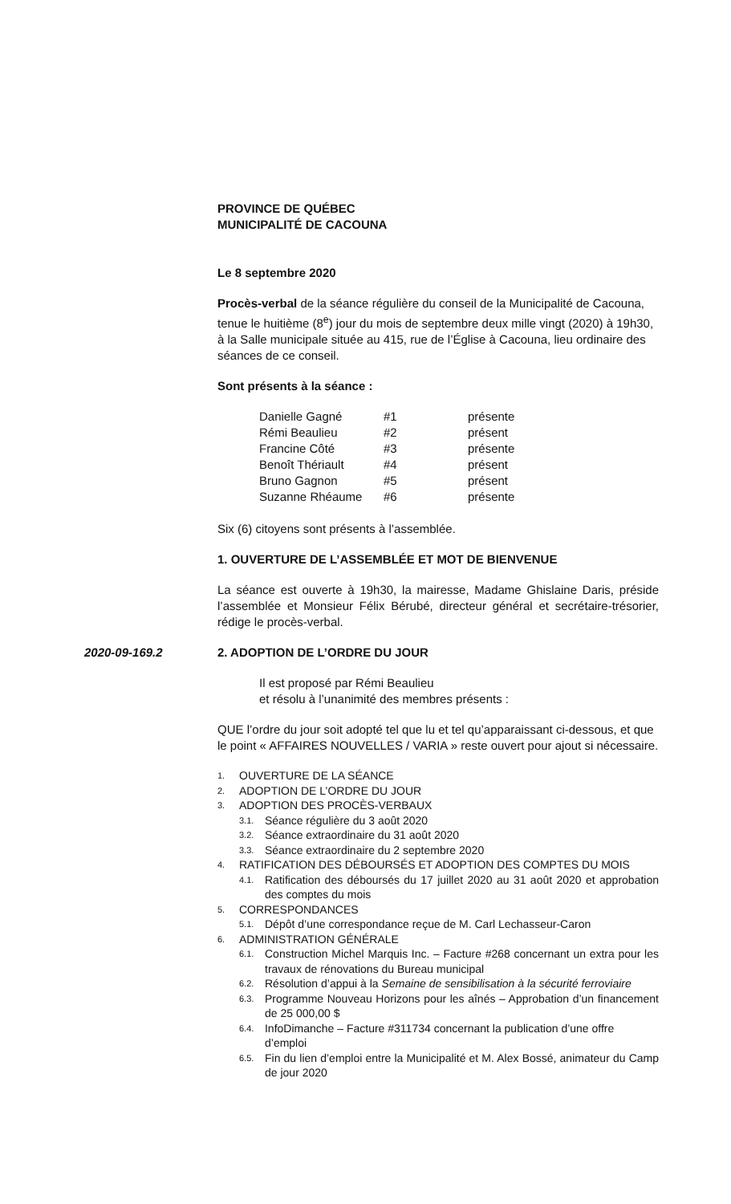PROVINCE DE QUÉBEC
MUNICIPALITÉ DE CACOUNA
Le 8 septembre 2020
Procès-verbal de la séance régulière du conseil de la Municipalité de Cacouna, tenue le huitième (8<sup>e</sup>) jour du mois de septembre deux mille vingt (2020) à 19h30, à la Salle municipale située au 415, rue de l’Église à Cacouna, lieu ordinaire des séances de ce conseil.
Sont présents à la séance :
| Danielle Gagné | #1 | présente |
| Rémi Beaulieu | #2 | présent |
| Francine Côté | #3 | présente |
| Benoît Thériault | #4 | présent |
| Bruno Gagnon | #5 | présent |
| Suzanne Rhéaume | #6 | présente |
Six (6) citoyens sont présents à l’assemblée.
1. OUVERTURE DE L’ASSEMBLÉE ET MOT DE BIENVENUE
La séance est ouverte à 19h30, la mairesse, Madame Ghislaine Daris, préside l’assemblée et Monsieur Félix Bérubé, directeur général et secrétaire-trésorier, rédige le procès-verbal.
2020-09-169.2 2. ADOPTION DE L’ORDRE DU JOUR
Il est proposé par Rémi Beaulieu
et résolu à l’unanimité des membres présents :
QUE l’ordre du jour soit adopté tel que lu et tel qu’apparaissant ci-dessous, et que le point « AFFAIRES NOUVELLES / VARIA » reste ouvert pour ajout si nécessaire.
1. OUVERTURE DE LA SÉANCE
2. ADOPTION DE L’ORDRE DU JOUR
3. ADOPTION DES PROCÈS-VERBAUX
3.1. Séance régulière du 3 août 2020
3.2. Séance extraordinaire du 31 août 2020
3.3. Séance extraordinaire du 2 septembre 2020
4. RATIFICATION DES DÉBOURSÉS ET ADOPTION DES COMPTES DU MOIS
4.1. Ratification des déboursés du 17 juillet 2020 au 31 août 2020 et approbation des comptes du mois
5. CORRESPONDANCES
5.1. Dépôt d’une correspondance reçue de M. Carl Lechasseur-Caron
6. ADMINISTRATION GÉNÉRALE
6.1. Construction Michel Marquis Inc. – Facture #268 concernant un extra pour les travaux de rénovations du Bureau municipal
6.2. Résolution d’appui à la Semaine de sensibilisation à la sécurité ferroviaire
6.3. Programme Nouveau Horizons pour les aînés – Approbation d’un financement de 25 000,00 $
6.4. InfoDimanche – Facture #311734 concernant la publication d’une offre d’emploi
6.5. Fin du lien d’emploi entre la Municipalité et M. Alex Bossé, animateur du Camp de jour 2020